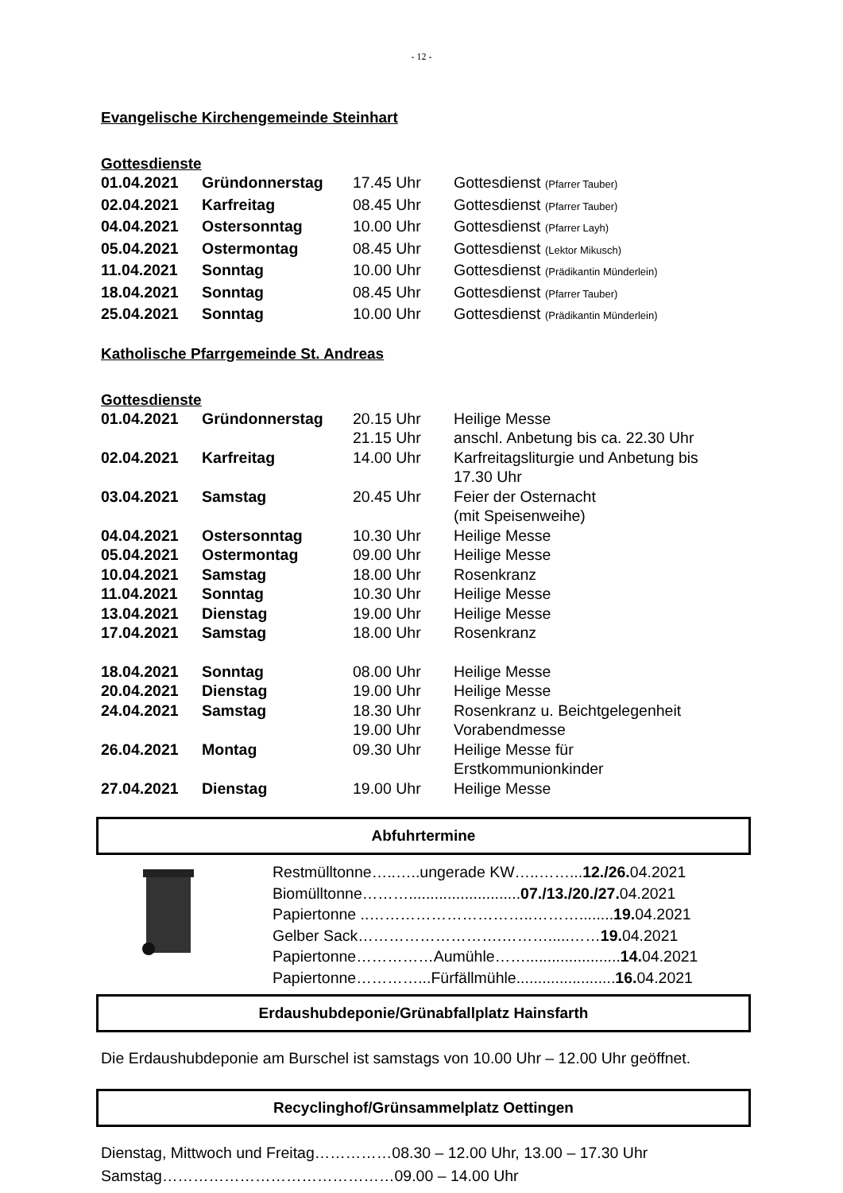- 12 -
Evangelische Kirchengemeinde Steinhart
Gottesdienste
| 01.04.2021 | Gründonnerstag | 17.45 Uhr | Gottesdienst (Pfarrer Tauber) |
| 02.04.2021 | Karfreitag | 08.45 Uhr | Gottesdienst (Pfarrer Tauber) |
| 04.04.2021 | Ostersonntag | 10.00 Uhr | Gottesdienst (Pfarrer Layh) |
| 05.04.2021 | Ostermontag | 08.45 Uhr | Gottesdienst (Lektor Mikusch) |
| 11.04.2021 | Sonntag | 10.00 Uhr | Gottesdienst (Prädikantin Münderlein) |
| 18.04.2021 | Sonntag | 08.45 Uhr | Gottesdienst (Pfarrer Tauber) |
| 25.04.2021 | Sonntag | 10.00 Uhr | Gottesdienst (Prädikantin Münderlein) |
Katholische Pfarrgemeinde St. Andreas
Gottesdienste
| 01.04.2021 | Gründonnerstag | 20.15 Uhr | Heilige Messe |
| | | 21.15 Uhr | anschl. Anbetung bis ca. 22.30 Uhr |
| 02.04.2021 | Karfreitag | 14.00 Uhr | Karfreitagsliturgie und Anbetung bis 17.30 Uhr |
| 03.04.2021 | Samstag | 20.45 Uhr | Feier der Osternacht (mit Speisenweihe) |
| 04.04.2021 | Ostersonntag | 10.30 Uhr | Heilige Messe |
| 05.04.2021 | Ostermontag | 09.00 Uhr | Heilige Messe |
| 10.04.2021 | Samstag | 18.00 Uhr | Rosenkranz |
| 11.04.2021 | Sonntag | 10.30 Uhr | Heilige Messe |
| 13.04.2021 | Dienstag | 19.00 Uhr | Heilige Messe |
| 17.04.2021 | Samstag | 18.00 Uhr | Rosenkranz |
| 18.04.2021 | Sonntag | 08.00 Uhr | Heilige Messe |
| 20.04.2021 | Dienstag | 19.00 Uhr | Heilige Messe |
| 24.04.2021 | Samstag | 18.30 Uhr | Rosenkranz u. Beichtgelegenheit |
| | | 19.00 Uhr | Vorabendmesse |
| 26.04.2021 | Montag | 09.30 Uhr | Heilige Messe für Erstkommunionkinder |
| 27.04.2021 | Dienstag | 19.00 Uhr | Heilige Messe |
Abfuhrtermine
| Restmülltonne…..…..ungerade KW…..……... 12./26. 04.2021 |
| Biomülltonne……….......................... 07./13./20./27. 04.2021 |
| Papiertonne ..…………………………..………........ 19. 04.2021 |
| Gelber Sack……………………….……….....…… 19. 04.2021 |
| Papiertonne……………Aumühle……...................... 14. 04.2021 |
| Papiertonne…………...Fürfällmühle....................... 16. 04.2021 |
Erdaushubdeponie/Grünabfallplatz Hainsfarth
Die Erdaushubdeponie am Burschel ist samstags von 10.00 Uhr – 12.00 Uhr geöffnet.
Recyclinghof/Grünsammelplatz Oettingen
Dienstag, Mittwoch und Freitag……………08.30 – 12.00 Uhr, 13.00 – 17.30 Uhr
Samstag………………………………………09.00 – 14.00 Uhr